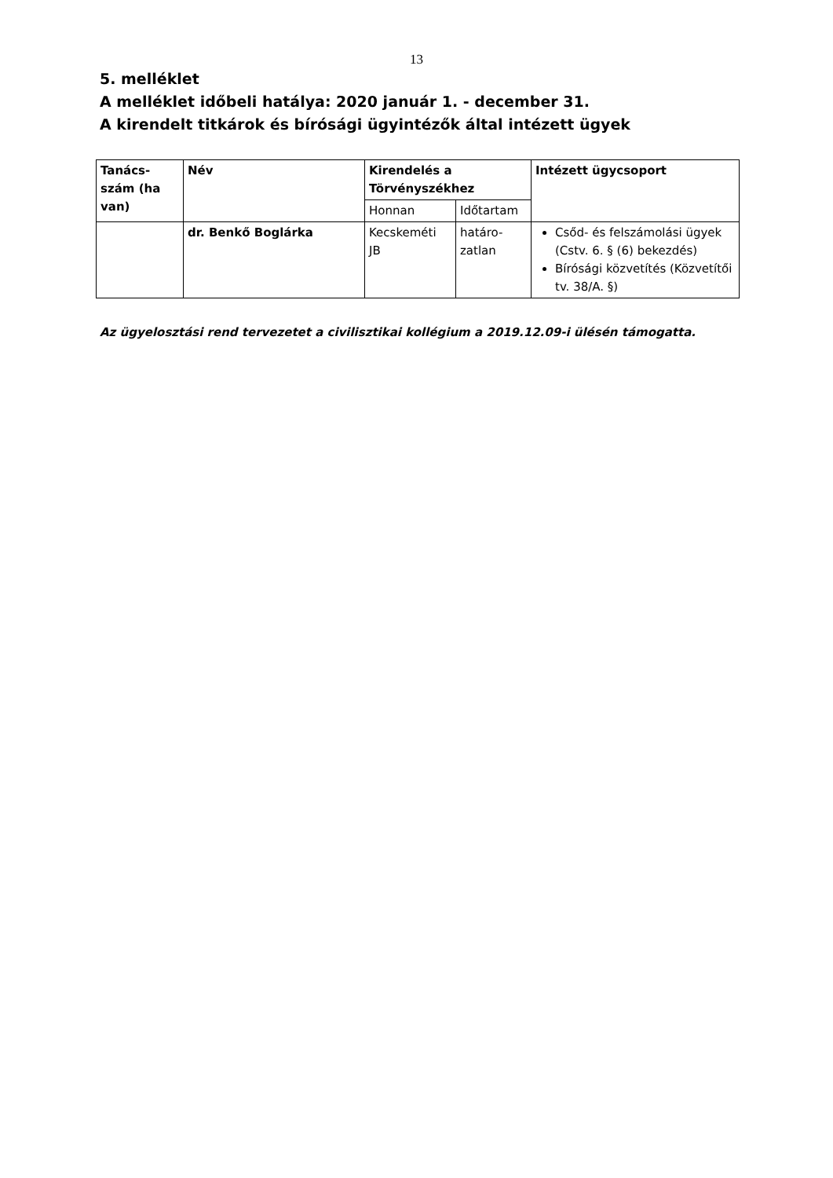13
5. melléklet
A melléklet időbeli hatálya: 2020 január 1. - december 31.
A kirendelt titkárok és bírósági ügyintézők által intézett ügyek
| Tanács-szám (ha van) | Név | Kirendelés a Törvényszékhez | | Intézett ügycsoport |
| --- | --- | --- | --- | --- |
| | | Honnan | Időtartam | |
| | dr. Benkő Boglárka | Kecskeméti JB | határo-zatlan | Csőd- és felszámolási ügyek (Cstv. 6. § (6) bekezdés) Bírósági közvetítés (Közvetítői tv. 38/A. §) |
Az ügyelosztási rend tervezetet a civilisztikai kollégium a 2019.12.09-i ülésén támogatta.